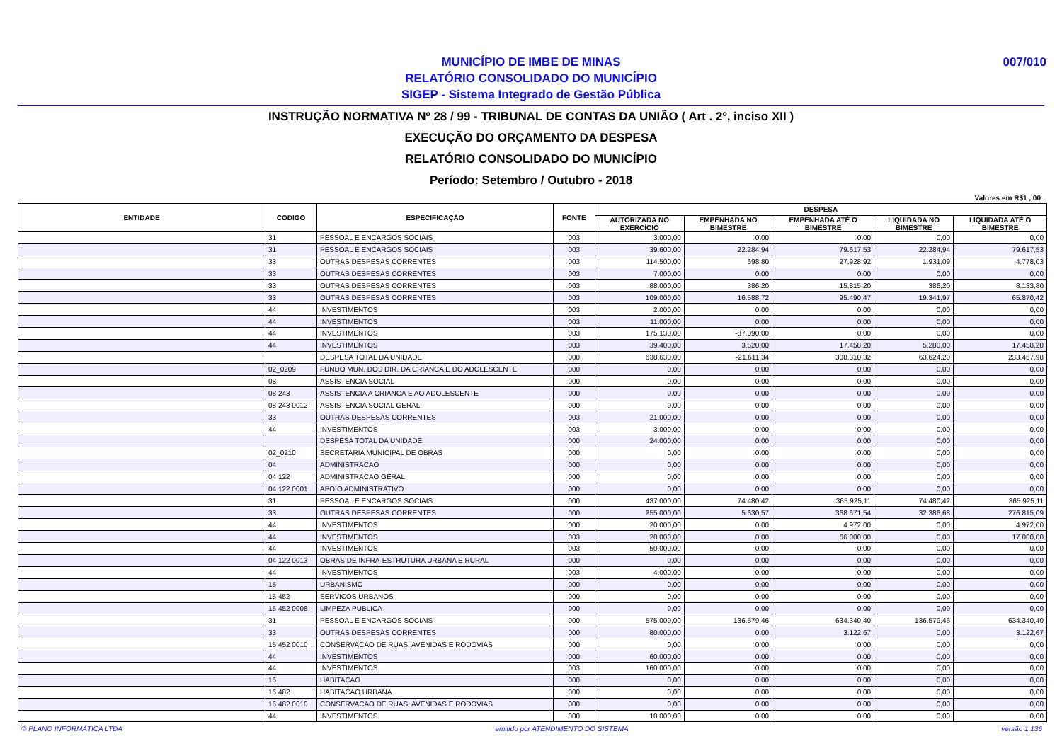007/010
MUNICÍPIO DE IMBE DE MINAS
RELATÓRIO CONSOLIDADO DO MUNICÍPIO
SIGEP - Sistema Integrado de Gestão Pública
INSTRUÇÃO NORMATIVA Nº 28 / 99 - TRIBUNAL DE CONTAS DA UNIÃO ( Art . 2º, inciso XII )
EXECUÇÃO DO ORÇAMENTO DA DESPESA
RELATÓRIO CONSOLIDADO DO MUNICÍPIO
Período: Setembro / Outubro - 2018
Valores em R$1 , 00
| ENTIDADE | CODIGO | ESPECIFICAÇÃO | FONTE | DESPESA | | | | |
| --- | --- | --- | --- | --- | --- | --- | --- | --- |
| | | | | AUTORIZADA NO EXERCÍCIO | EMPENHADA NO BIMESTRE | EMPENHADA ATÉ O BIMESTRE | LIQUIDADA NO BIMESTRE | LIQUIDADA ATÉ O BIMESTRE |
| | 31 | PESSOAL E ENCARGOS SOCIAIS | 003 | 3.000,00 | 0,00 | 0,00 | 0,00 | 0,00 |
| | 31 | PESSOAL E ENCARGOS SOCIAIS | 003 | 39.600,00 | 22.284,94 | 79.617,53 | 22.284,94 | 79.617,53 |
| | 33 | OUTRAS DESPESAS CORRENTES | 003 | 114.500,00 | 698,80 | 27.928,92 | 1.931,09 | 4.778,03 |
| | 33 | OUTRAS DESPESAS CORRENTES | 003 | 7.000,00 | 0,00 | 0,00 | 0,00 | 0,00 |
| | 33 | OUTRAS DESPESAS CORRENTES | 003 | 88.000,00 | 386,20 | 15.815,20 | 386,20 | 8.133,80 |
| | 33 | OUTRAS DESPESAS CORRENTES | 003 | 109.000,00 | 16.588,72 | 95.490,47 | 19.341,97 | 65.870,42 |
| | 44 | INVESTIMENTOS | 003 | 2.000,00 | 0,00 | 0,00 | 0,00 | 0,00 |
| | 44 | INVESTIMENTOS | 003 | 11.000,00 | 0,00 | 0,00 | 0,00 | 0,00 |
| | 44 | INVESTIMENTOS | 003 | 175.130,00 | -87.090,00 | 0,00 | 0,00 | 0,00 |
| | 44 | INVESTIMENTOS | 003 | 39.400,00 | 3.520,00 | 17.458,20 | 5.280,00 | 17.458,20 |
| | | DESPESA TOTAL DA UNIDADE | 000 | 638.630,00 | -21.611,34 | 308.310,32 | 63.624,20 | 233.457,98 |
| | 02_0209 | FUNDO MUN. DOS DIR. DA CRIANCA E DO ADOLESCENTE | 000 | 0,00 | 0,00 | 0,00 | 0,00 | 0,00 |
| | 08 | ASSISTENCIA SOCIAL | 000 | 0,00 | 0,00 | 0,00 | 0,00 | 0,00 |
| | 08 243 | ASSISTENCIA A CRIANCA E AO ADOLESCENTE | 000 | 0,00 | 0,00 | 0,00 | 0,00 | 0,00 |
| | 08 243 0012 | ASSISTENCIA SOCIAL GERAL. | 000 | 0,00 | 0,00 | 0,00 | 0,00 | 0,00 |
| | 33 | OUTRAS DESPESAS CORRENTES | 003 | 21.000,00 | 0,00 | 0,00 | 0,00 | 0,00 |
| | 44 | INVESTIMENTOS | 003 | 3.000,00 | 0,00 | 0,00 | 0,00 | 0,00 |
| | | DESPESA TOTAL DA UNIDADE | 000 | 24.000,00 | 0,00 | 0,00 | 0,00 | 0,00 |
| | 02_0210 | SECRETARIA MUNICIPAL DE OBRAS | 000 | 0,00 | 0,00 | 0,00 | 0,00 | 0,00 |
| | 04 | ADMINISTRACAO | 000 | 0,00 | 0,00 | 0,00 | 0,00 | 0,00 |
| | 04 122 | ADMINISTRACAO GERAL | 000 | 0,00 | 0,00 | 0,00 | 0,00 | 0,00 |
| | 04 122 0001 | APOIO ADMINISTRATIVO | 000 | 0,00 | 0,00 | 0,00 | 0,00 | 0,00 |
| | 31 | PESSOAL E ENCARGOS SOCIAIS | 000 | 437.000,00 | 74.480,42 | 365.925,11 | 74.480,42 | 365.925,11 |
| | 33 | OUTRAS DESPESAS CORRENTES | 000 | 255.000,00 | 5.630,57 | 368.671,54 | 32.386,68 | 276.815,09 |
| | 44 | INVESTIMENTOS | 000 | 20.000,00 | 0,00 | 4.972,00 | 0,00 | 4.972,00 |
| | 44 | INVESTIMENTOS | 003 | 20.000,00 | 0,00 | 66.000,00 | 0,00 | 17.000,00 |
| | 44 | INVESTIMENTOS | 003 | 50.000,00 | 0,00 | 0,00 | 0,00 | 0,00 |
| | 04 122 0013 | OBRAS DE INFRA-ESTRUTURA URBANA E RURAL | 000 | 0,00 | 0,00 | 0,00 | 0,00 | 0,00 |
| | 44 | INVESTIMENTOS | 003 | 4.000,00 | 0,00 | 0,00 | 0,00 | 0,00 |
| | 15 | URBANISMO | 000 | 0,00 | 0,00 | 0,00 | 0,00 | 0,00 |
| | 15 452 | SERVICOS URBANOS | 000 | 0,00 | 0,00 | 0,00 | 0,00 | 0,00 |
| | 15 452 0008 | LIMPEZA PUBLICA | 000 | 0,00 | 0,00 | 0,00 | 0,00 | 0,00 |
| | 31 | PESSOAL E ENCARGOS SOCIAIS | 000 | 575.000,00 | 136.579,46 | 634.340,40 | 136.579,46 | 634.340,40 |
| | 33 | OUTRAS DESPESAS CORRENTES | 000 | 80.000,00 | 0,00 | 3.122,67 | 0,00 | 3.122,67 |
| | 15 452 0010 | CONSERVACAO DE RUAS, AVENIDAS E RODOVIAS | 000 | 0,00 | 0,00 | 0,00 | 0,00 | 0,00 |
| | 44 | INVESTIMENTOS | 000 | 60.000,00 | 0,00 | 0,00 | 0,00 | 0,00 |
| | 44 | INVESTIMENTOS | 003 | 160.000,00 | 0,00 | 0,00 | 0,00 | 0,00 |
| | 16 | HABITACAO | 000 | 0,00 | 0,00 | 0,00 | 0,00 | 0,00 |
| | 16 482 | HABITACAO URBANA | 000 | 0,00 | 0,00 | 0,00 | 0,00 | 0,00 |
| | 16 482 0010 | CONSERVACAO DE RUAS, AVENIDAS E RODOVIAS | 000 | 0,00 | 0,00 | 0,00 | 0,00 | 0,00 |
| | 44 | INVESTIMENTOS | 000 | 10.000,00 | 0,00 | 0,00 | 0,00 | 0,00 |
© PLANO INFORMÁTICA LTDA emitido por ATENDIMENTO DO SISTEMA versão 1.136